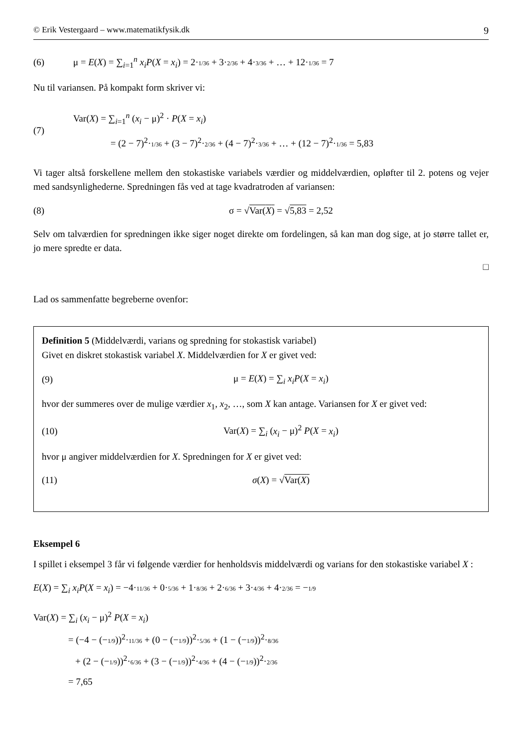© Erik Vestergaard – www.matematikfysik.dk 9
(6) μ = E(X) = ∑<sub>i=1</sub><sup>n</sup> x<sub>i</sub>P(X = x<sub>i</sub>) = 2·1/36 + 3·2/36 + 4·3/36 + … + 12·1/36 = 7
Nu til variansen. På kompakt form skriver vi:
(7) Var(X) = ∑<sub>i=1</sub><sup>n</sup> (x<sub>i</sub> − μ)<sup>2</sup> · P(X = x<sub>i</sub>)
= (2 − 7)<sup>2</sup>·1/36 + (3 − 7)<sup>2</sup>·2/36 + (4 − 7)<sup>2</sup>·3/36 + … + (12 − 7)<sup>2</sup>·1/36 = 5,83
Vi tager altså forskellene mellem den stokastiske variabels værdier og middelværdien, opløfter til 2. potens og vejer med sandsynlighederne. Spredningen fås ved at tage kvadratroden af variansen:
(8) σ = √Var(X) = √5,83 = 2,52
Selv om talværdien for spredningen ikke siger noget direkte om fordelingen, så kan man dog sige, at jo større tallet er, jo mere spredte er data.
□
Lad os sammenfatte begreberne ovenfor:
Definition 5 (Middelværdi, varians og spredning for stokastisk variabel)
Givet en diskret stokastisk variabel X. Middelværdien for X er givet ved:
(9) μ = E(X) = ∑<sub>i</sub> x<sub>i</sub>P(X = x<sub>i</sub>)
hvor der summeres over de mulige værdier x<sub>1</sub>, x<sub>2</sub>, …, som X kan antage. Variansen for X er givet ved:
(10) Var(X) = ∑<sub>i</sub> (x<sub>i</sub> − μ)<sup>2</sup> P(X = x<sub>i</sub>)
hvor μ angiver middelværdien for X. Spredningen for X er givet ved:
(11) σ(X) = √Var(X)
Eksempel 6
I spillet i eksempel 3 får vi følgende værdier for henholdsvis middelværdi og varians for den stokastiske variabel X :
E(X) = ∑<sub>i</sub> x<sub>i</sub>P(X = x<sub>i</sub>) = −4·11/36 + 0·5/36 + 1·8/36 + 2·6/36 + 3·4/36 + 4·2/36 = −1/9
Var(X) = ∑<sub>i</sub> (x<sub>i</sub> − μ)<sup>2</sup> P(X = x<sub>i</sub>)
= (−4 − (−1/9))<sup>2</sup>·11/36 + (0 − (−1/9))<sup>2</sup>·5/36 + (1 − (−1/9))<sup>2</sup>·8/36
+ (2 − (−1/9))<sup>2</sup>·6/36 + (3 − (−1/9))<sup>2</sup>·4/36 + (4 − (−1/9))<sup>2</sup>·2/36
= 7,65